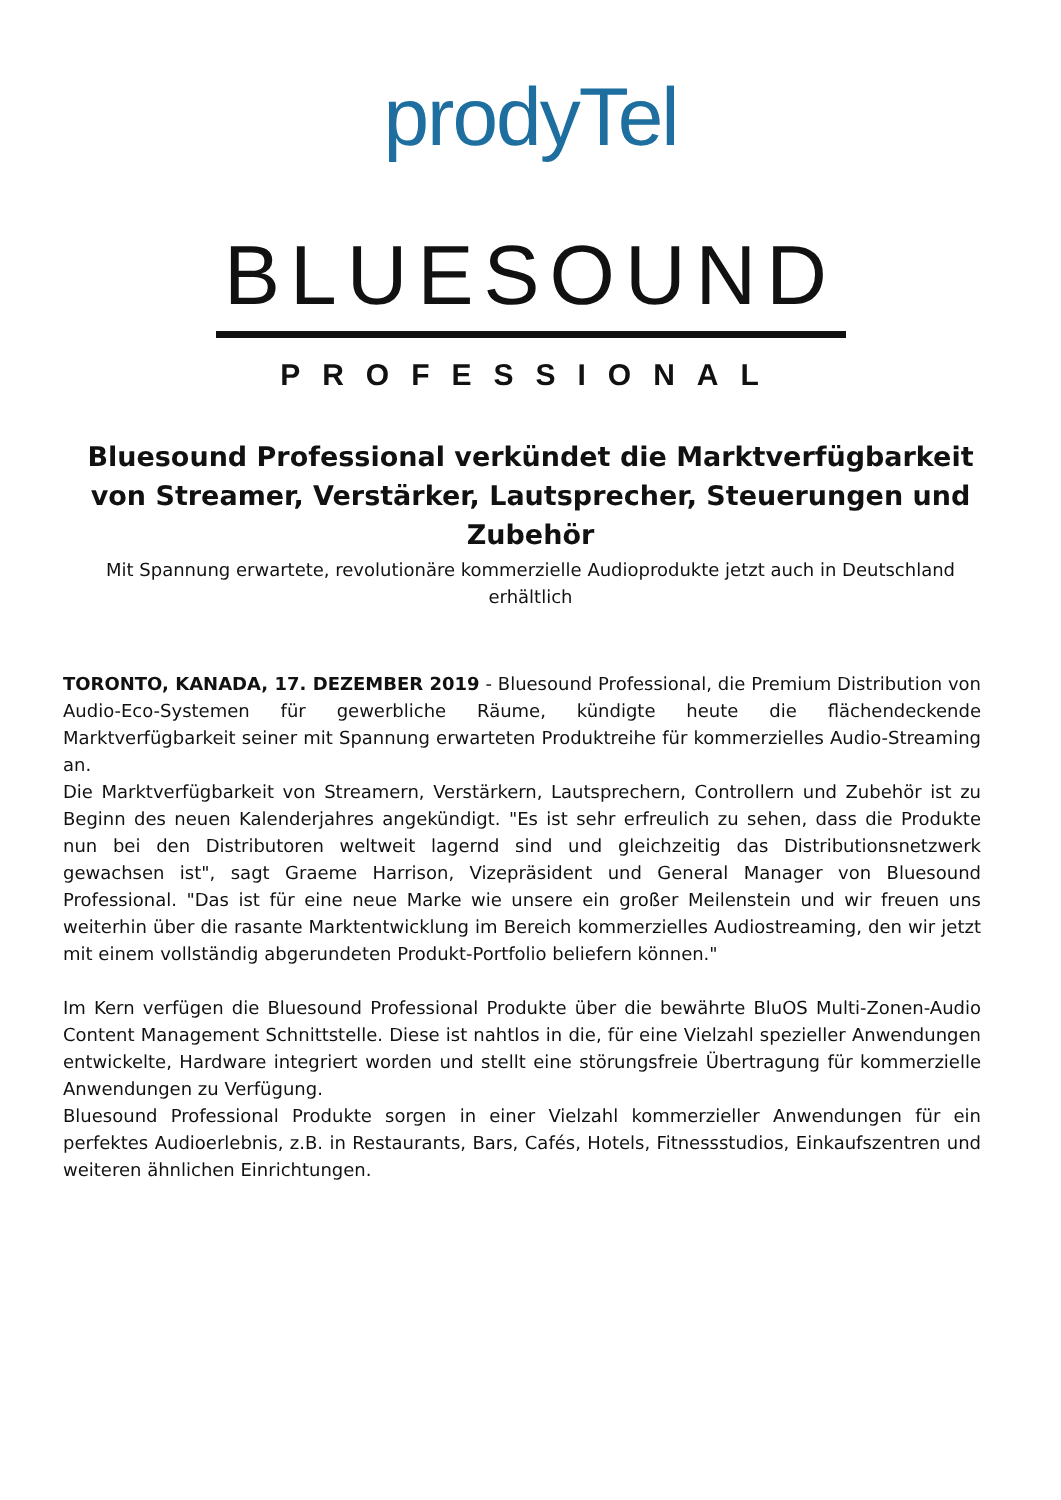prodyTel
BLUESOUND
PROFESSIONAL
Bluesound Professional verkündet die Marktverfügbarkeit von Streamer, Verstärker, Lautsprecher, Steuerungen und Zubehör
Mit Spannung erwartete, revolutionäre kommerzielle Audioprodukte jetzt auch in Deutschland erhältlich
TORONTO, KANADA, 17. DEZEMBER 2019 - Bluesound Professional, die Premium Distribution von Audio-Eco-Systemen für gewerbliche Räume, kündigte heute die flächendeckende Marktverfügbarkeit seiner mit Spannung erwarteten Produktreihe für kommerzielles Audio-Streaming an.
Die Marktverfügbarkeit von Streamern, Verstärkern, Lautsprechern, Controllern und Zubehör ist zu Beginn des neuen Kalenderjahres angekündigt. "Es ist sehr erfreulich zu sehen, dass die Produkte nun bei den Distributoren weltweit lagernd sind und gleichzeitig das Distributionsnetzwerk gewachsen ist", sagt Graeme Harrison, Vizepräsident und General Manager von Bluesound Professional. "Das ist für eine neue Marke wie unsere ein großer Meilenstein und wir freuen uns weiterhin über die rasante Marktentwicklung im Bereich kommerzielles Audiostreaming, den wir jetzt mit einem vollständig abgerundeten Produkt-Portfolio beliefern können."
Im Kern verfügen die Bluesound Professional Produkte über die bewährte BluOS Multi-Zonen-Audio Content Management Schnittstelle. Diese ist nahtlos in die, für eine Vielzahl spezieller Anwendungen entwickelte, Hardware integriert worden und stellt eine störungsfreie Übertragung für kommerzielle Anwendungen zu Verfügung.
Bluesound Professional Produkte sorgen in einer Vielzahl kommerzieller Anwendungen für ein perfektes Audioerlebnis, z.B. in Restaurants, Bars, Cafés, Hotels, Fitnessstudios, Einkaufszentren und weiteren ähnlichen Einrichtungen.